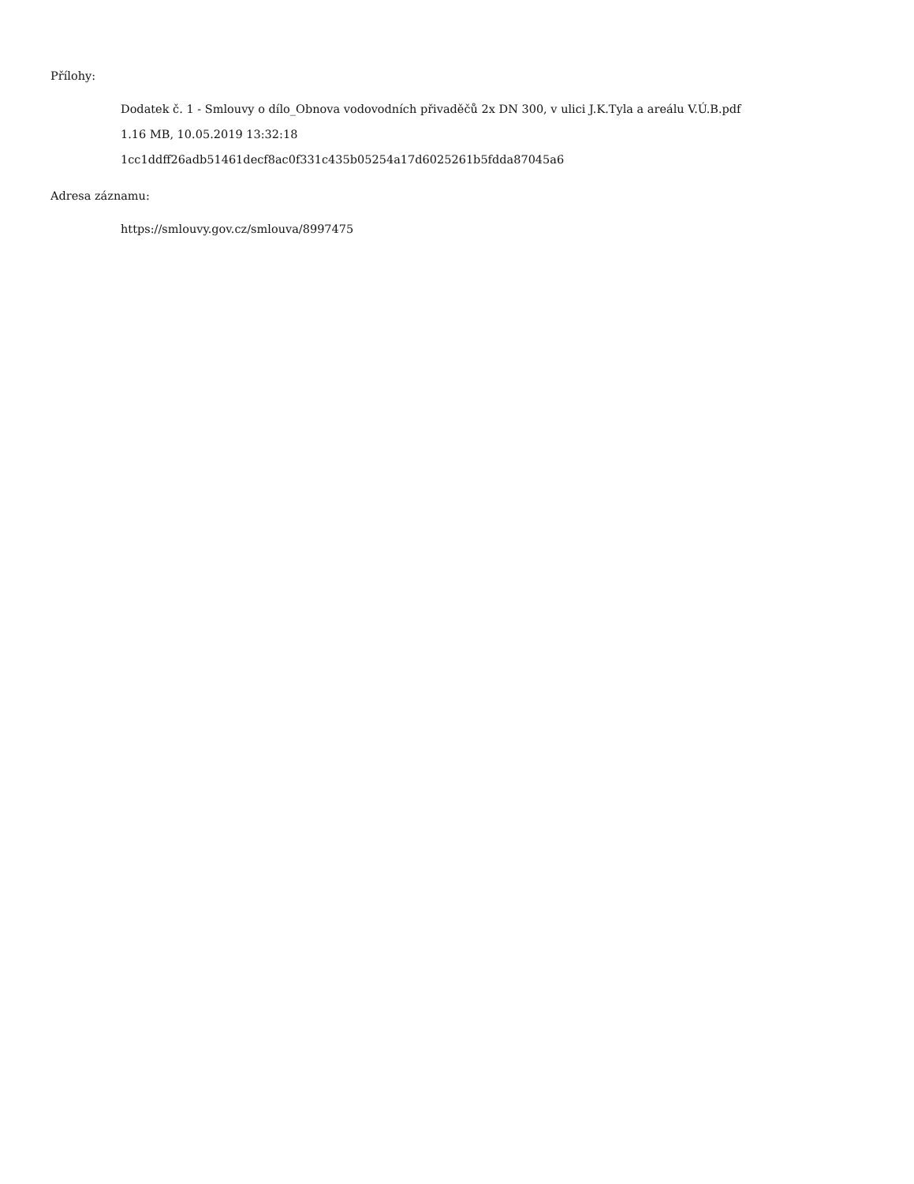Přílohy:
Dodatek č. 1 - Smlouvy o dílo_Obnova vodovodních přivaděčů 2x DN 300, v ulici J.K.Tyla a areálu V.Ú.B.pdf
1.16 MB, 10.05.2019 13:32:18
1cc1ddff26adb51461decf8ac0f331c435b05254a17d6025261b5fdda87045a6
Adresa záznamu:
https://smlouvy.gov.cz/smlouva/8997475